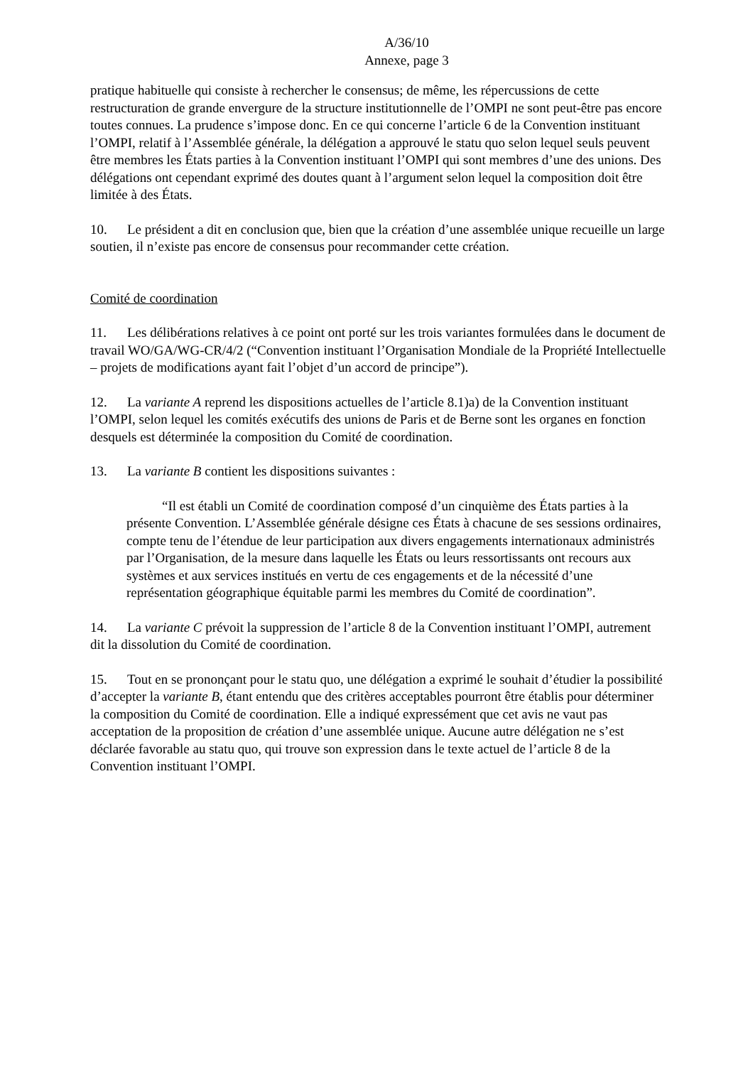A/36/10
Annexe, page 3
pratique habituelle qui consiste à rechercher le consensus; de même, les répercussions de cette restructuration de grande envergure de la structure institutionnelle de l’OMPI ne sont peut-être pas encore toutes connues. La prudence s’impose donc. En ce qui concerne l’article 6 de la Convention instituant l’OMPI, relatif à l’Assemblée générale, la délégation a approuvé le statu quo selon lequel seuls peuvent être membres les États parties à la Convention instituant l’OMPI qui sont membres d’une des unions. Des délégations ont cependant exprimé des doutes quant à l’argument selon lequel la composition doit être limitée à des États.
10. Le président a dit en conclusion que, bien que la création d’une assemblée unique recueille un large soutien, il n’existe pas encore de consensus pour recommander cette création.
Comité de coordination
11. Les délibérations relatives à ce point ont porté sur les trois variantes formulées dans le document de travail WO/GA/WG-CR/4/2 (“Convention instituant l’Organisation Mondiale de la Propriété Intellectuelle – projets de modifications ayant fait l’objet d’un accord de principe”).
12. La variante A reprend les dispositions actuelles de l’article 8.1)a) de la Convention instituant l’OMPI, selon lequel les comités exécutifs des unions de Paris et de Berne sont les organes en fonction desquels est déterminée la composition du Comité de coordination.
13. La variante B contient les dispositions suivantes :
“Il est établi un Comité de coordination composé d’un cinquième des États parties à la présente Convention. L’Assemblée générale désigne ces États à chacune de ses sessions ordinaires, compte tenu de l’étendue de leur participation aux divers engagements internationaux administrés par l’Organisation, de la mesure dans laquelle les États ou leurs ressortissants ont recours aux systèmes et aux services institués en vertu de ces engagements et de la nécessité d’une représentation géographique équitable parmi les membres du Comité de coordination”.
14. La variante C prévoit la suppression de l’article 8 de la Convention instituant l’OMPI, autrement dit la dissolution du Comité de coordination.
15. Tout en se prononçant pour le statu quo, une délégation a exprimé le souhait d’étudier la possibilité d’accepter la variante B, étant entendu que des critères acceptables pourront être établis pour déterminer la composition du Comité de coordination. Elle a indiqué expressément que cet avis ne vaut pas acceptation de la proposition de création d’une assemblée unique. Aucune autre délégation ne s’est déclarée favorable au statu quo, qui trouve son expression dans le texte actuel de l’article 8 de la Convention instituant l’OMPI.